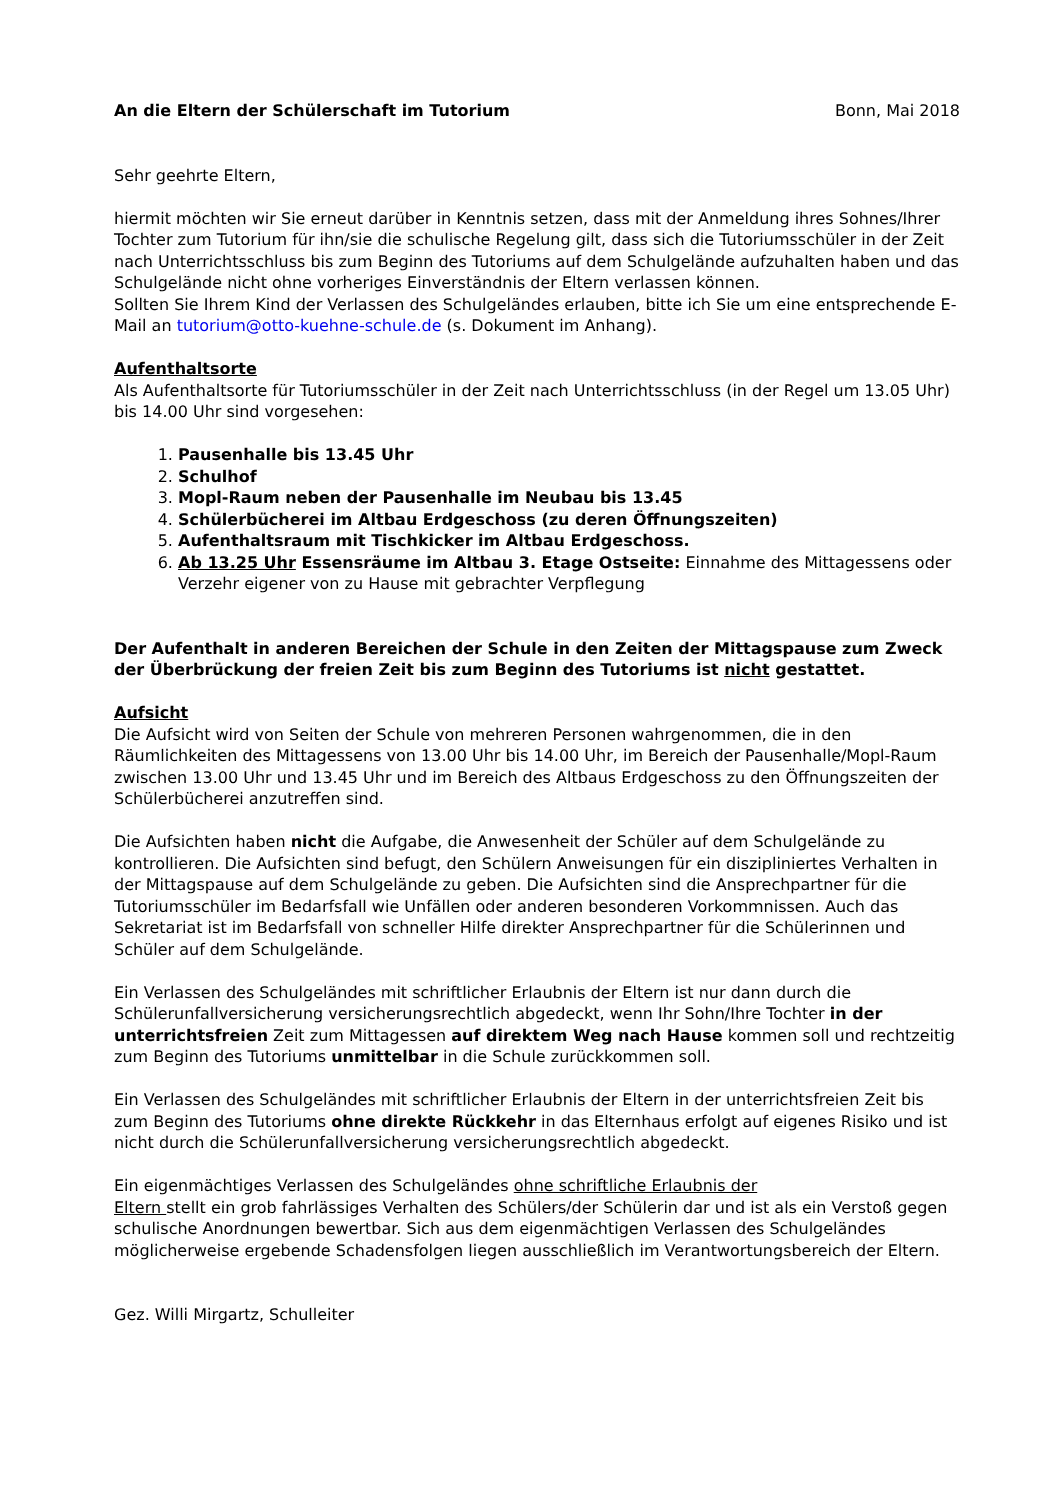An die Eltern der Schülerschaft im Tutorium Bonn, Mai 2018
Sehr geehrte Eltern,
hiermit möchten wir Sie erneut darüber in Kenntnis setzen, dass mit der Anmeldung ihres Sohnes/Ihrer Tochter zum Tutorium für ihn/sie die schulische Regelung gilt, dass sich die Tutoriumsschüler in der Zeit nach Unterrichtsschluss bis zum Beginn des Tutoriums auf dem Schulgelände aufzuhalten haben und das Schulgelände nicht ohne vorheriges Einverständnis der Eltern verlassen können.
Sollten Sie Ihrem Kind der Verlassen des Schulgeländes erlauben, bitte ich Sie um eine entsprechende E-Mail an tutorium@otto-kuehne-schule.de (s. Dokument im Anhang).
Aufenthaltsorte
Als Aufenthaltsorte für Tutoriumsschüler in der Zeit nach Unterrichtsschluss (in der Regel um 13.05 Uhr) bis 14.00 Uhr sind vorgesehen:
1. Pausenhalle bis 13.45 Uhr
2. Schulhof
3. Mopl-Raum neben der Pausenhalle im Neubau bis 13.45
4. Schülerbücherei im Altbau Erdgeschoss (zu deren Öffnungszeiten)
5. Aufenthaltsraum mit Tischkicker im Altbau Erdgeschoss.
6. Ab 13.25 Uhr Essensräume im Altbau 3. Etage Ostseite: Einnahme des Mittagessens oder Verzehr eigener von zu Hause mit gebrachter Verpflegung
Der Aufenthalt in anderen Bereichen der Schule in den Zeiten der Mittagspause zum Zweck der Überbrückung der freien Zeit bis zum Beginn des Tutoriums ist nicht gestattet.
Aufsicht
Die Aufsicht wird von Seiten der Schule von mehreren Personen wahrgenommen, die in den Räumlichkeiten des Mittagessens von 13.00 Uhr bis 14.00 Uhr, im Bereich der Pausenhalle/Mopl-Raum zwischen 13.00 Uhr und 13.45 Uhr und im Bereich des Altbaus Erdgeschoss zu den Öffnungszeiten der Schülerbücherei anzutreffen sind.
Die Aufsichten haben nicht die Aufgabe, die Anwesenheit der Schüler auf dem Schulgelände zu kontrollieren. Die Aufsichten sind befugt, den Schülern Anweisungen für ein diszipliniertes Verhalten in der Mittagspause auf dem Schulgelände zu geben. Die Aufsichten sind die Ansprechpartner für die Tutoriumsschüler im Bedarfsfall wie Unfällen oder anderen besonderen Vorkommnissen. Auch das Sekretariat ist im Bedarfsfall von schneller Hilfe direkter Ansprechpartner für die Schülerinnen und Schüler auf dem Schulgelände.
Ein Verlassen des Schulgeländes mit schriftlicher Erlaubnis der Eltern ist nur dann durch die Schülerunfallversicherung versicherungsrechtlich abgedeckt, wenn Ihr Sohn/Ihre Tochter in der unterrichtsfreien Zeit zum Mittagessen auf direktem Weg nach Hause kommen soll und rechtzeitig zum Beginn des Tutoriums unmittelbar in die Schule zurückkommen soll.
Ein Verlassen des Schulgeländes mit schriftlicher Erlaubnis der Eltern in der unterrichtsfreien Zeit bis zum Beginn des Tutoriums ohne direkte Rückkehr in das Elternhaus erfolgt auf eigenes Risiko und ist nicht durch die Schülerunfallversicherung versicherungsrechtlich abgedeckt.
Ein eigenmächtiges Verlassen des Schulgeländes ohne schriftliche Erlaubnis der
Eltern stellt ein grob fahrlässiges Verhalten des Schülers/der Schülerin dar und ist als ein Verstoß gegen schulische Anordnungen bewertbar. Sich aus dem eigenmächtigen Verlassen des Schulgeländes möglicherweise ergebende Schadensfolgen liegen ausschließlich im Verantwortungsbereich der Eltern.
Gez. Willi Mirgartz, Schulleiter